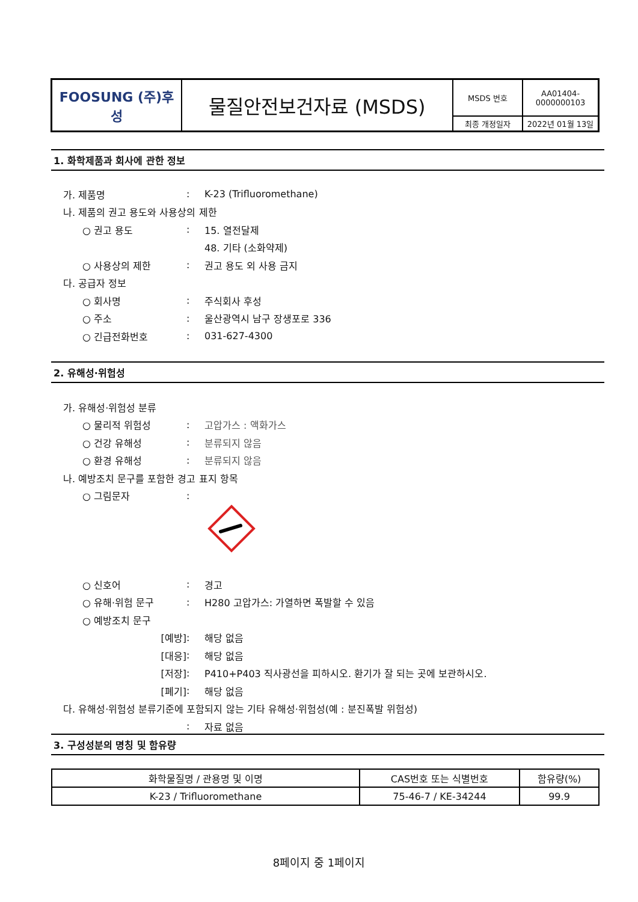| FOOSUNG (주)후성 | 물질안전보건자료 (MSDS) | MSDS 번호 | AA01404-0000000103 |
| | | 최종 개정일자 | 2022년 01월 13일 |
1. 화학제품과 회사에 관한 정보
가. 제품명: K-23 (Trifluoromethane)
나. 제품의 권고 용도와 사용상의 제한
○ 권고 용도: 15. 열전달제
48. 기타 (소화약제)
○ 사용상의 제한: 권고 용도 외 사용 금지
다. 공급자 정보
○ 회사명: 주식회사 후성
○ 주소: 울산광역시 남구 장생포로 336
○ 긴급전화번호: 031-627-4300
2. 유해성·위험성
가. 유해성·위험성 분류
○ 물리적 위험성: 고압가스 : 액화가스
○ 건강 유해성: 분류되지 않음
○ 환경 유해성: 분류되지 않음
나. 예방조치 문구를 포함한 경고 표지 항목
○ 그림문자:
○ 신호어: 경고
○ 유해·위험 문구: H280 고압가스: 가열하면 폭발할 수 있음
○ 예방조치 문구
[예방]: 해당 없음
[대응]: 해당 없음
[저장]: P410+P403 직사광선을 피하시오. 환기가 잘 되는 곳에 보관하시오.
[폐기]: 해당 없음
다. 유해성·위험성 분류기준에 포함되지 않는 기타 유해성·위험성(예 : 분진폭발 위험성)
: 자료 없음
3. 구성성분의 명칭 및 함유량
| 화학물질명 / 관용명 및 이명 | CAS번호 또는 식별번호 | 함유량(%) |
| --- | --- | --- |
| K-23 / Trifluoromethane | 75-46-7 / KE-34244 | 99.9 |
8페이지 중 1페이지